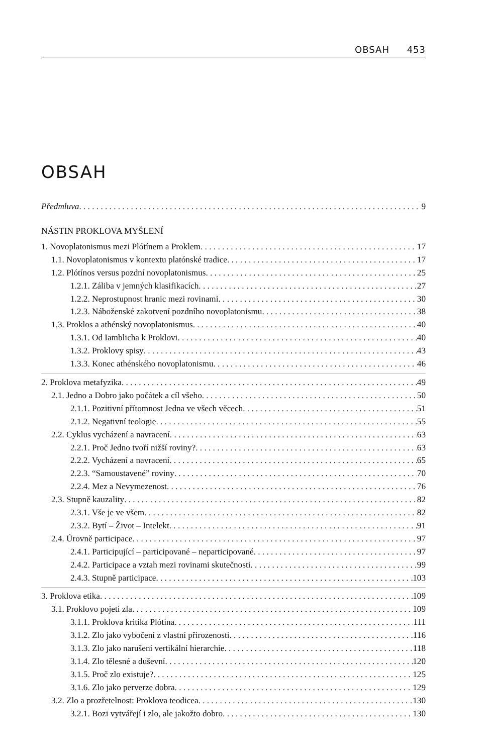OBSAH 453
OBSAH
Předmluva 9
NÁSTIN PROKLOVA MYŠLENÍ
1. Novoplatonismus mezi Plótínem a Proklem 17
1.1. Novoplatonismus v kontextu platónské tradice 17
1.2. Plótínos versus pozdní novoplatonismus 25
1.2.1. Záliba v jemných klasifikacích 27
1.2.2. Neprostupnost hranic mezi rovinami 30
1.2.3. Náboženské zakotvení pozdního novoplatonismu 38
1.3. Proklos a athénský novoplatonismus 40
1.3.1. Od Iamblicha k Proklovi 40
1.3.2. Proklovy spisy 43
1.3.3. Konec athénského novoplatonismu 46
2. Proklova metafyzika 49
2.1. Jedno a Dobro jako počátek a cíl všeho 50
2.1.1. Pozitivní přítomnost Jedna ve všech věcech 51
2.1.2. Negativní teologie 55
2.2. Cyklus vycházení a navracení 63
2.2.1. Proč Jedno tvoří nižší roviny? 63
2.2.2. Vycházení a navracení 65
2.2.3. “Samoustavené” roviny 70
2.2.4. Mez a Nevymezenost 76
2.3. Stupně kauzality 82
2.3.1. Vše je ve všem 82
2.3.2. Bytí – Život – Intelekt 91
2.4. Úrovně participace 97
2.4.1. Participující – participované – neparticipované 97
2.4.2. Participace a vztah mezi rovinami skutečnosti 99
2.4.3. Stupně participace 103
3. Proklova etika 109
3.1. Proklovo pojetí zla 109
3.1.1. Proklova kritika Plótína 111
3.1.2. Zlo jako vybočení z vlastní přirozenosti 116
3.1.3. Zlo jako narušení vertikální hierarchie 118
3.1.4. Zlo tělesné a duševní 120
3.1.5. Proč zlo existuje? 125
3.1.6. Zlo jako perverze dobra 129
3.2. Zlo a prozřetelnost: Proklova teodicea 130
3.2.1. Bozi vytvářejí i zlo, ale jakožto dobro 130